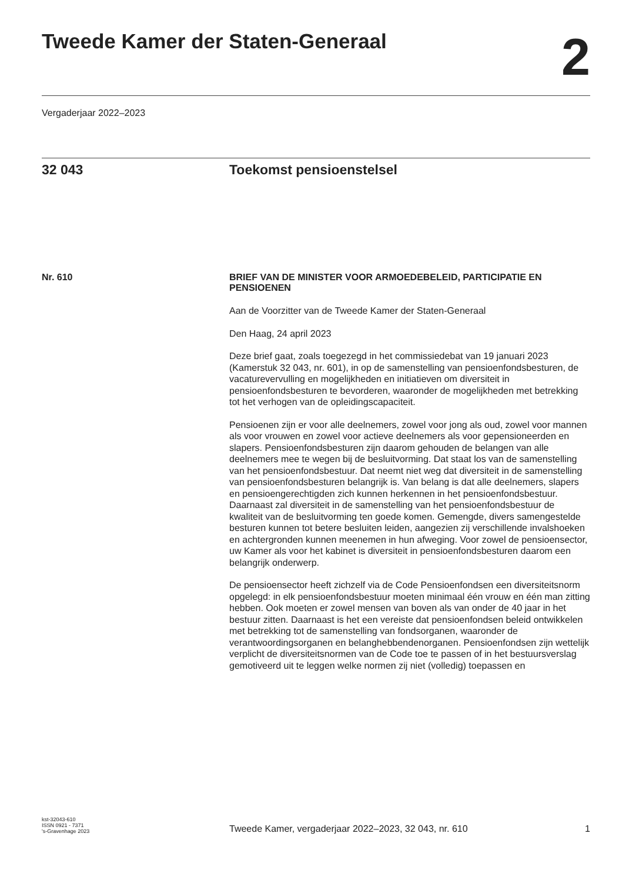Tweede Kamer der Staten-Generaal
2
Vergaderjaar 2022–2023
32 043 Toekomst pensioenstelsel
Nr. 610 BRIEF VAN DE MINISTER VOOR ARMOEDEBELEID, PARTICIPATIE EN PENSIOENEN
Aan de Voorzitter van de Tweede Kamer der Staten-Generaal
Den Haag, 24 april 2023
Deze brief gaat, zoals toegezegd in het commissiedebat van 19 januari 2023 (Kamerstuk 32 043, nr. 601), in op de samenstelling van pensioenfondsbesturen, de vacaturevervulling en mogelijkheden en initiatieven om diversiteit in pensioenfondsbesturen te bevorderen, waaronder de mogelijkheden met betrekking tot het verhogen van de opleidingscapaciteit.
Pensioenen zijn er voor alle deelnemers, zowel voor jong als oud, zowel voor mannen als voor vrouwen en zowel voor actieve deelnemers als voor gepensioneerden en slapers. Pensioenfondsbesturen zijn daarom gehouden de belangen van alle deelnemers mee te wegen bij de besluitvorming. Dat staat los van de samenstelling van het pensioenfondsbestuur. Dat neemt niet weg dat diversiteit in de samenstelling van pensioenfondsbesturen belangrijk is. Van belang is dat alle deelnemers, slapers en pensioengerechtigden zich kunnen herkennen in het pensioenfondsbestuur. Daarnaast zal diversiteit in de samenstelling van het pensioenfondsbestuur de kwaliteit van de besluitvorming ten goede komen. Gemengde, divers samengestelde besturen kunnen tot betere besluiten leiden, aangezien zij verschillende invalshoeken en achtergronden kunnen meenemen in hun afweging. Voor zowel de pensioensector, uw Kamer als voor het kabinet is diversiteit in pensioenfondsbesturen daarom een belangrijk onderwerp.
De pensioensector heeft zichzelf via de Code Pensioenfondsen een diversiteitsnorm opgelegd: in elk pensioenfondsbestuur moeten minimaal één vrouw en één man zitting hebben. Ook moeten er zowel mensen van boven als van onder de 40 jaar in het bestuur zitten. Daarnaast is het een vereiste dat pensioenfondsen beleid ontwikkelen met betrekking tot de samenstelling van fondsorganen, waaronder de verantwoordingsorganen en belanghebbendenorganen. Pensioenfondsen zijn wettelijk verplicht de diversiteitsnormen van de Code toe te passen of in het bestuursverslag gemotiveerd uit te leggen welke normen zij niet (volledig) toepassen en
kst-32043-610
ISSN 0921 - 7371
's-Gravenhage 2023
Tweede Kamer, vergaderjaar 2022–2023, 32 043, nr. 610
1